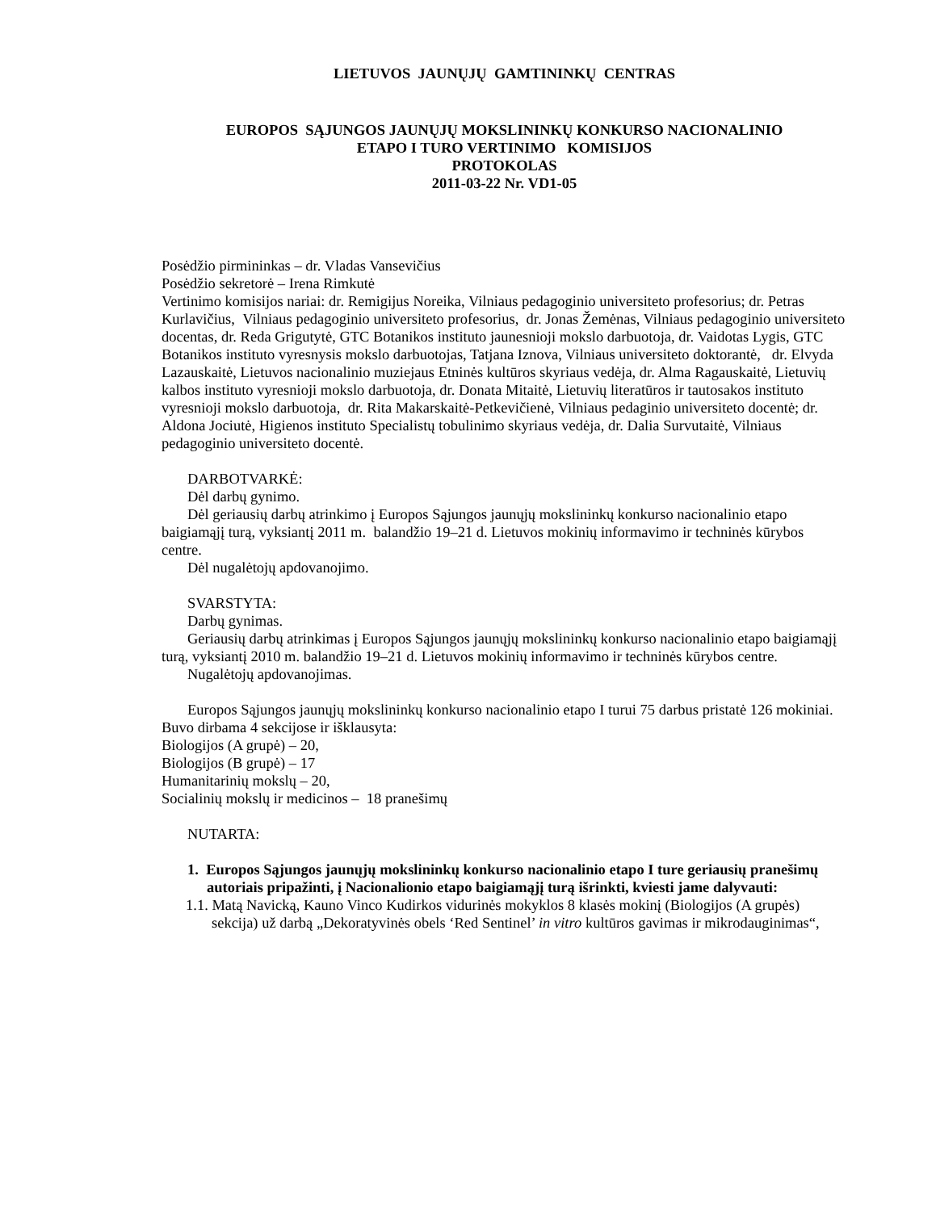LIETUVOS JAUNŲJŲ GAMTININKŲ CENTRAS
EUROPOS SĄJUNGOS JAUNŲJŲ MOKSLININKŲ KONKURSO NACIONALINIO
ETAPO I TURO VERTINIMO KOMISIJOS
PROTOKOLAS
2011-03-22 Nr. VD1-05
Posėdžio pirmininkas – dr. Vladas Vansevičius
Posėdžio sekretorė – Irena Rimkutė
Vertinimo komisijos nariai: dr. Remigijus Noreika, Vilniaus pedagoginio universiteto profesorius; dr. Petras Kurlavičius, Vilniaus pedagoginio universiteto profesorius, dr. Jonas Žemėnas, Vilniaus pedagoginio universiteto docentas, dr. Reda Grigutytė, GTC Botanikos instituto jaunesnioji mokslo darbuotoja, dr. Vaidotas Lygis, GTC Botanikos instituto vyresnysis mokslo darbuotojas, Tatjana Iznova, Vilniaus universiteto doktorantė, dr. Elvyda Lazauskaitė, Lietuvos nacionalinio muziejaus Etninės kultūros skyriaus vedėja, dr. Alma Ragauskaitė, Lietuvių kalbos instituto vyresnioji mokslo darbuotoja, dr. Donata Mitaitė, Lietuvių literatūros ir tautosakos instituto vyresnioji mokslo darbuotoja, dr. Rita Makarskaitė-Petkevičienė, Vilniaus pedaginio universiteto docentė; dr. Aldona Jociutė, Higienos instituto Specialistų tobulinimo skyriaus vedėja, dr. Dalia Survutaitė, Vilniaus pedagoginio universiteto docentė.
DARBOTVARKĖ:
Dėl darbų gynimo.
Dėl geriausių darbų atrinkimo į Europos Sąjungos jaunųjų mokslininkų konkurso nacionalinio etapo baigiamąjį turą, vyksiantį 2011 m. balandžio 19–21 d. Lietuvos mokinių informavimo ir techninės kūrybos centre.
Dėl nugalėtojų apdovanojimo.
SVARSTYTA:
Darbų gynimas.
Geriausių darbų atrinkimas į Europos Sąjungos jaunųjų mokslininkų konkurso nacionalinio etapo baigiamąjį turą, vyksiantį 2010 m. balandžio 19–21 d. Lietuvos mokinių informavimo ir techninės kūrybos centre.
Nugalėtojų apdovanojimas.
Europos Sąjungos jaunųjų mokslininkų konkurso nacionalinio etapo I turui 75 darbus pristatė 126 mokiniai.
Buvo dirbama 4 sekcijose ir išklausyta:
Biologijos (A grupė) – 20,
Biologijos (B grupė) – 17
Humanitarinių mokslų – 20,
Socialinių mokslų ir medicinos – 18 pranešimų
NUTARTA:
1. Europos Sąjungos jaunųjų mokslininkų konkurso nacionalinio etapo I ture geriausių pranešimų autoriais pripažinti, į Nacionalionio etapo baigiamąjį turą išrinkti, kviesti jame dalyvauti:
1.1. Matą Navicką, Kauno Vinco Kudirkos vidurinės mokyklos 8 klasės mokinį (Biologijos (A grupės) sekcija) už darbą „Dekoratyvinės obels ‘Red Sentinel’ in vitro kultūros gavimas ir mikrodauginimas“,